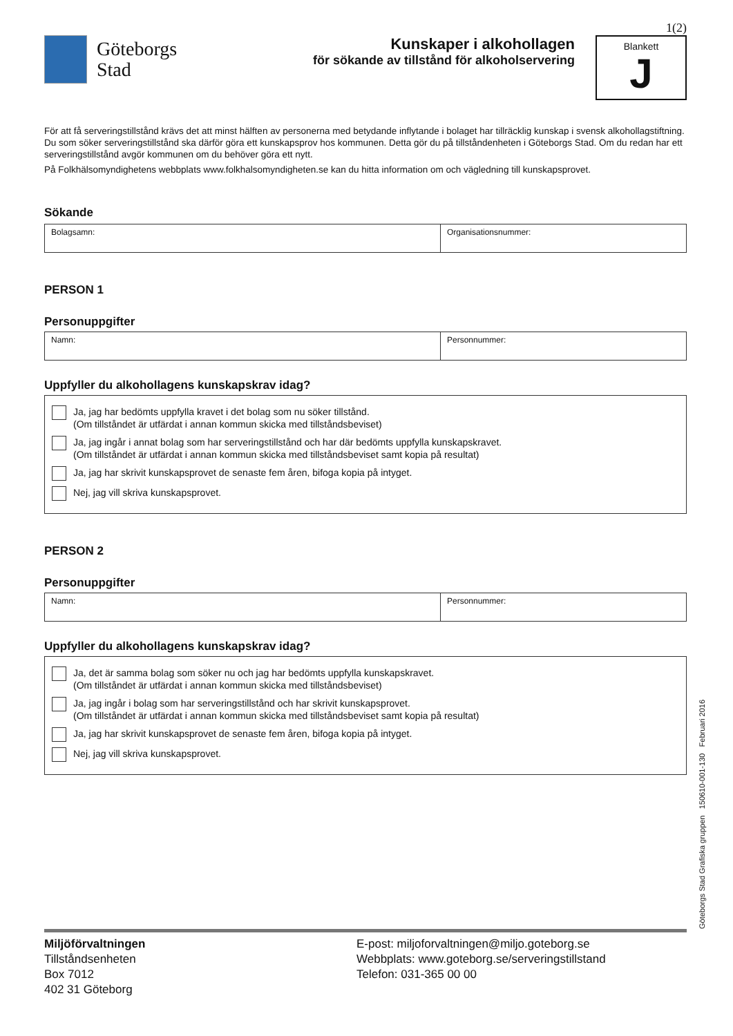1(2)
Göteborgs
Stad
Kunskaper i alkohollagen
för sökande av tillstånd för alkoholservering
Blankett
J
För att få serveringstillstånd krävs det att minst hälften av personerna med betydande inflytande i bolaget har tillräcklig kunskap i svensk alkohollagstiftning. Du som söker serveringstillstånd ska därför göra ett kunskapsprov hos kommunen. Detta gör du på tillståndenheten i Göteborgs Stad. Om du redan har ett serveringstillstånd avgör kommunen om du behöver göra ett nytt.
På Folkhälsomyndighetens webbplats www.folkhalsomyndigheten.se kan du hitta information om och vägledning till kunskapsprovet.
Sökande
Bolagsamn: Organisationsnummer:
PERSON 1
Personuppgifter
Namn: Personnummer:
Uppfyller du alkohollagens kunskapskrav idag?
Ja, jag har bedömts uppfylla kravet i det bolag som nu söker tillstånd.
(Om tillståndet är utfärdat i annan kommun skicka med tillståndsbeviset)
Ja, jag ingår i annat bolag som har serveringstillstånd och har där bedömts uppfylla kunskapskravet.
(Om tillståndet är utfärdat i annan kommun skicka med tillståndsbeviset samt kopia på resultat)
Ja, jag har skrivit kunskapsprovet de senaste fem åren, bifoga kopia på intyget.
Nej, jag vill skriva kunskapsprovet.
PERSON 2
Personuppgifter
Namn: Personnummer:
Uppfyller du alkohollagens kunskapskrav idag?
Ja, det är samma bolag som söker nu och jag har bedömts uppfylla kunskapskravet.
(Om tillståndet är utfärdat i annan kommun skicka med tillståndsbeviset)
Ja, jag ingår i bolag som har serveringstillstånd och har skrivit kunskapsprovet.
(Om tillståndet är utfärdat i annan kommun skicka med tillståndsbeviset samt kopia på resultat)
Ja, jag har skrivit kunskapsprovet de senaste fem åren, bifoga kopia på intyget.
Nej, jag vill skriva kunskapsprovet.
Göteborgs Stad Grafiska gruppen 150610-001-130 Februari 2016
Miljöförvaltningen
Tillståndsenheten
Box 7012
402 31 Göteborg
E-post: miljoforvaltningen@miljo.goteborg.se
Webbplats: www.goteborg.se/serveringstillstand
Telefon: 031-365 00 00